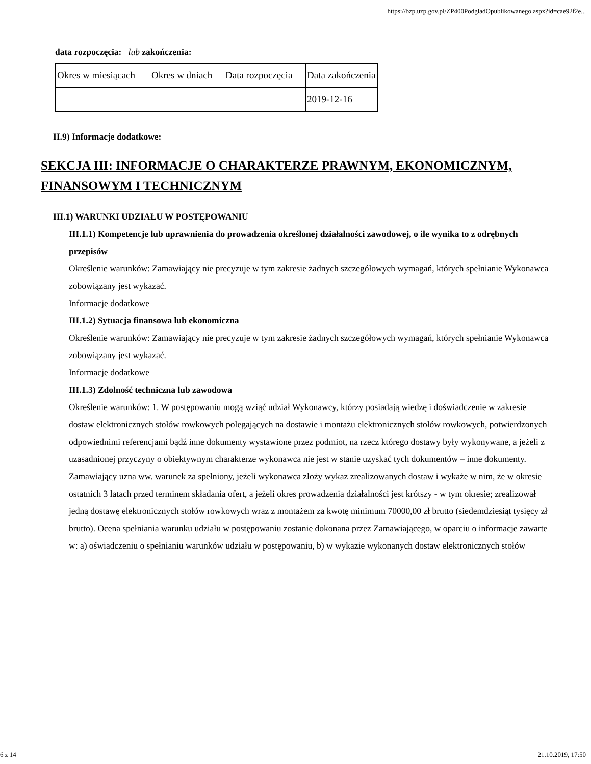https://bzp.uzp.gov.pl/ZP400PodgladOpublikowanego.aspx?id=cae92f2e...
data rozpoczęcia: lub zakończenia:
| Okres w miesiącach | Okres w dniach | Data rozpoczęcia | Data zakończenia |
| | | | 2019-12-16 |
II.9) Informacje dodatkowe:
SEKCJA III: INFORMACJE O CHARAKTERZE PRAWNYM, EKONOMICZNYM, FINANSOWYM I TECHNICZNYM
III.1) WARUNKI UDZIAŁU W POSTĘPOWANIU
III.1.1) Kompetencje lub uprawnienia do prowadzenia określonej działalności zawodowej, o ile wynika to z odrębnych przepisów
Określenie warunków: Zamawiający nie precyzuje w tym zakresie żadnych szczegółowych wymagań, których spełnianie Wykonawca zobowiązany jest wykazać.
Informacje dodatkowe
III.1.2) Sytuacja finansowa lub ekonomiczna
Określenie warunków: Zamawiający nie precyzuje w tym zakresie żadnych szczegółowych wymagań, których spełnianie Wykonawca zobowiązany jest wykazać.
Informacje dodatkowe
III.1.3) Zdolność techniczna lub zawodowa
Określenie warunków: 1. W postępowaniu mogą wziąć udział Wykonawcy, którzy posiadają wiedzę i doświadczenie w zakresie dostaw elektronicznych stołów rowkowych polegających na dostawie i montażu elektronicznych stołów rowkowych, potwierdzonych odpowiednimi referencjami bądź inne dokumenty wystawione przez podmiot, na rzecz którego dostawy były wykonywane, a jeżeli z uzasadnionej przyczyny o obiektywnym charakterze wykonawca nie jest w stanie uzyskać tych dokumentów – inne dokumenty. Zamawiający uzna ww. warunek za spełniony, jeżeli wykonawca złoży wykaz zrealizowanych dostaw i wykaże w nim, że w okresie ostatnich 3 latach przed terminem składania ofert, a jeżeli okres prowadzenia działalności jest krótszy - w tym okresie; zrealizował jedną dostawę elektronicznych stołów rowkowych wraz z montażem za kwotę minimum 70000,00 zł brutto (siedemdziesiąt tysięcy zł brutto). Ocena spełniania warunku udziału w postępowaniu zostanie dokonana przez Zamawiającego, w oparciu o informacje zawarte w: a) oświadczeniu o spełnianiu warunków udziału w postępowaniu, b) w wykazie wykonanych dostaw elektronicznych stołów
6 z 14 21.10.2019, 17:50